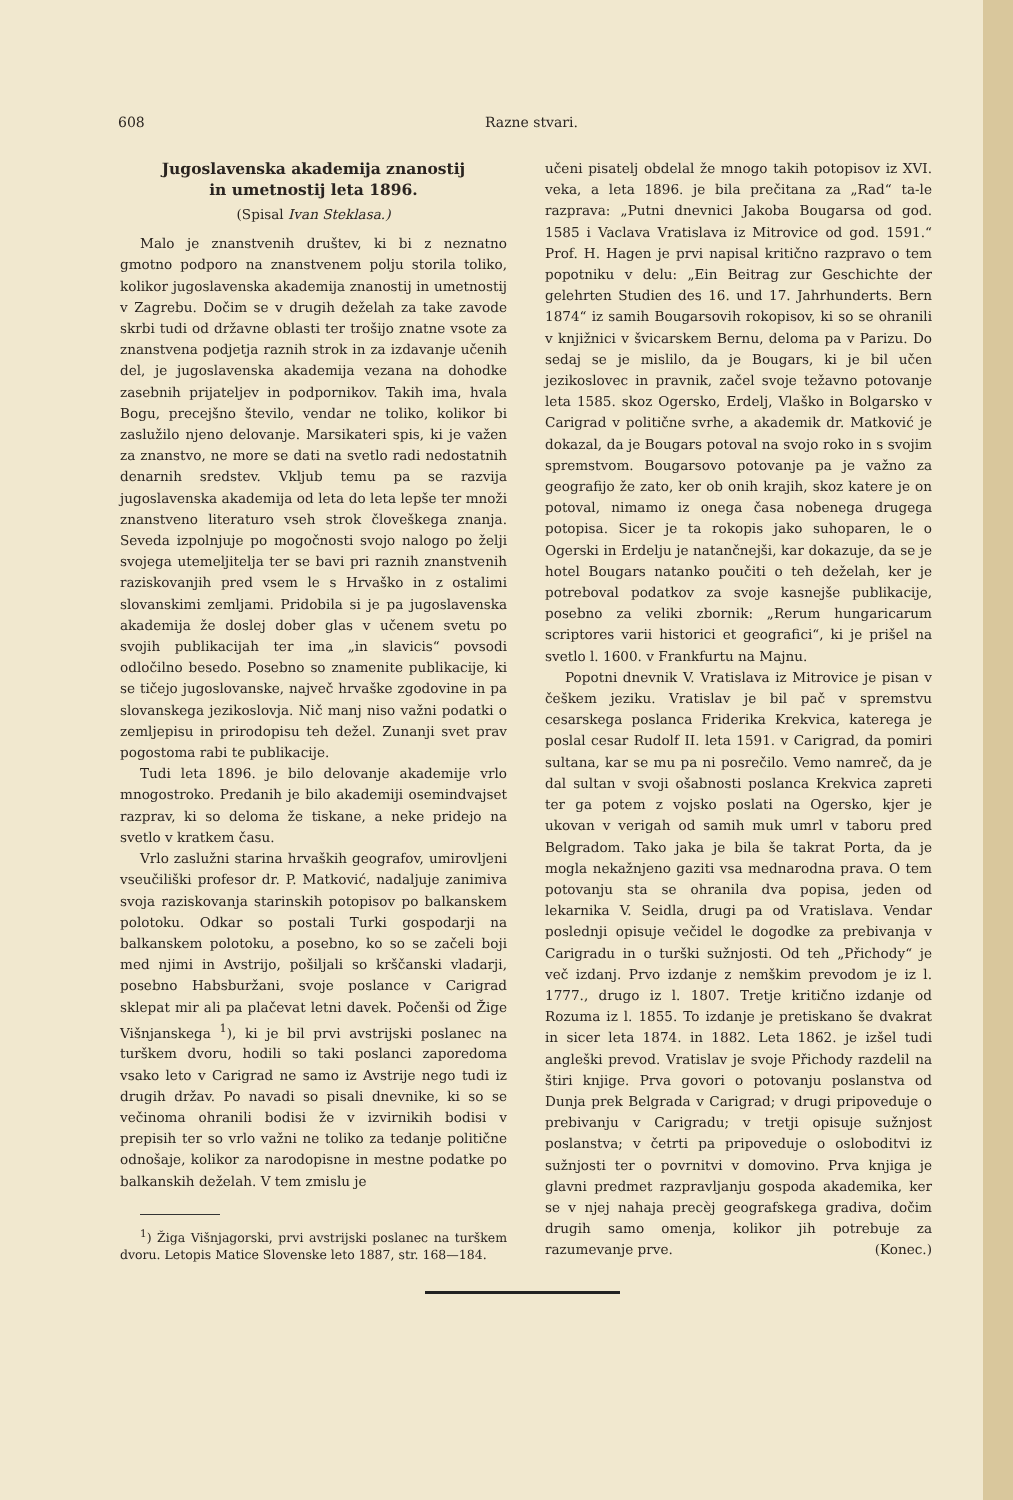608 Razne stvari.
Jugoslavenska akademija znanostij
in umetnostij leta 1896.
(Spisal Ivan Steklasa.)
Malo je znanstvenih društev, ki bi z neznatno gmotno podporo na znanstvenem polju storila toliko, kolikor jugoslavenska akademija znanostij in umetnostij v Zagrebu. Dočim se v drugih deželah za take zavode skrbi tudi od državne oblasti ter trošijo znatne vsote za znanstvena podjetja raznih strok in za izdavanje učenih del, je jugoslavenska akademija vezana na dohodke zasebnih prijateljev in podpornikov. Takih ima, hvala Bogu, precejšno število, vendar ne toliko, kolikor bi zaslužilo njeno delovanje. Marsikateri spis, ki je važen za znanstvo, ne more se dati na svetlo radi nedostatnih denarnih sredstev. Vkljub temu pa se razvija jugoslavenska akademija od leta do leta lepše ter množi znanstveno literaturo vseh strok človeškega znanja. Seveda izpolnjuje po mogočnosti svojo nalogo po želji svojega utemeljitelja ter se bavi pri raznih znanstvenih raziskovanjih pred vsem le s Hrvaško in z ostalimi slovanskimi zemljami. Pridobila si je pa jugoslavenska akademija že doslej dober glas v učenem svetu po svojih publikacijah ter ima „in slavicis“ povsodi odločilno besedo. Posebno so znamenite publikacije, ki se tičejo jugoslovanske, največ hrvaške zgodovine in pa slovanskega jezikoslovja. Nič manj niso važni podatki o zemljepisu in prirodopisu teh dežel. Zunanji svet prav pogostoma rabi te publikacije.
Tudi leta 1896. je bilo delovanje akademije vrlo mnogostroko. Predanih je bilo akademiji osemindvajset razprav, ki so deloma že tiskane, a neke pridejo na svetlo v kratkem času.
Vrlo zaslužni starina hrvaških geografov, umirovljeni vseučiliški profesor dr. P. Matković, nadaljuje zanimiva svoja raziskovanja starinskih potopisov po balkanskem polotoku. Odkar so postali Turki gospodarji na balkanskem polotoku, a posebno, ko so se začeli boji med njimi in Avstrijo, pošiljali so krščanski vladarji, posebno Habsburžani, svoje poslance v Carigrad sklepat mir ali pa plačevat letni davek. Počenši od Žige Višnjanskega <sup>1</sup>), ki je bil prvi avstrijski poslanec na turškem dvoru, hodili so taki poslanci zaporedoma vsako leto v Carigrad ne samo iz Avstrije nego tudi iz drugih držav. Po navadi so pisali dnevnike, ki so se večinoma ohranili bodisi že v izvirnikih bodisi v prepisih ter so vrlo važni ne toliko za tedanje politične odnošaje, kolikor za narodopisne in mestne podatke po balkanskih deželah. V tem zmislu je
<sup>1</sup>) Žiga Višnjagorski, prvi avstrijski poslanec na turškem dvoru. Letopis Matice Slovenske leto 1887, str. 168—184.
učeni pisatelj obdelal že mnogo takih potopisov iz XVI. veka, a leta 1896. je bila prečitana za „Rad“ ta-le razprava: „Putni dnevnici Jakoba Bougarsa od god. 1585 i Vaclava Vratislava iz Mitrovice od god. 1591.“ Prof. H. Hagen je prvi napisal kritično razpravo o tem popotniku v delu: „Ein Beitrag zur Geschichte der gelehrten Studien des 16. und 17. Jahrhunderts. Bern 1874“ iz samih Bougarsovih rokopisov, ki so se ohranili v knjižnici v švicarskem Bernu, deloma pa v Parizu. Do sedaj se je mislilo, da je Bougars, ki je bil učen jezikoslovec in pravnik, začel svoje težavno potovanje leta 1585. skoz Ogersko, Erdelj, Vlaško in Bolgarsko v Carigrad v politične svrhe, a akademik dr. Matković je dokazal, da je Bougars potoval na svojo roko in s svojim spremstvom. Bougarsovo potovanje pa je važno za geografijo že zato, ker ob onih krajih, skoz katere je on potoval, nimamo iz onega časa nobenega drugega potopisa. Sicer je ta rokopis jako suhoparen, le o Ogerski in Erdelju je natančnejši, kar dokazuje, da se je hotel Bougars natanko poučiti o teh deželah, ker je potreboval podatkov za svoje kasnejše publikacije, posebno za veliki zbornik: „Rerum hungaricarum scriptores varii historici et geografici“, ki je prišel na svetlo l. 1600. v Frankfurtu na Majnu.
Popotni dnevnik V. Vratislava iz Mitrovice je pisan v češkem jeziku. Vratislav je bil pač v spremstvu cesarskega poslanca Friderika Krekvica, katerega je poslal cesar Rudolf II. leta 1591. v Carigrad, da pomiri sultana, kar se mu pa ni posrečilo. Vemo namreč, da je dal sultan v svoji ošabnosti poslanca Krekvica zapreti ter ga potem z vojsko poslati na Ogersko, kjer je ukovan v verigah od samih muk umrl v taboru pred Belgradom. Tako jaka je bila še takrat Porta, da je mogla nekažnjeno gaziti vsa mednarodna prava. O tem potovanju sta se ohranila dva popisa, jeden od lekarnika V. Seidla, drugi pa od Vratislava. Vendar poslednji opisuje večidel le dogodke za prebivanja v Carigradu in o turški sužnjosti. Od teh „Přichody“ je več izdanj. Prvo izdanje z nemškim prevodom je iz l. 1777., drugo iz l. 1807. Tretje kritično izdanje od Rozuma iz l. 1855. To izdanje je pretiskano še dvakrat in sicer leta 1874. in 1882. Leta 1862. je izšel tudi angleški prevod. Vratislav je svoje Přichody razdelil na štiri knjige. Prva govori o potovanju poslanstva od Dunja prek Belgrada v Carigrad; v drugi pripoveduje o prebivanju v Carigradu; v tretji opisuje sužnjost poslanstva; v četrti pa pripoveduje o osloboditvi iz sužnjosti ter o povrnitvi v domovino. Prva knjiga je glavni predmet razpravljanju gospoda akademika, ker se v njej nahaja precèj geografskega gradiva, dočim drugih samo omenja, kolikor jih potrebuje za razumevanje prve. (Konec.)